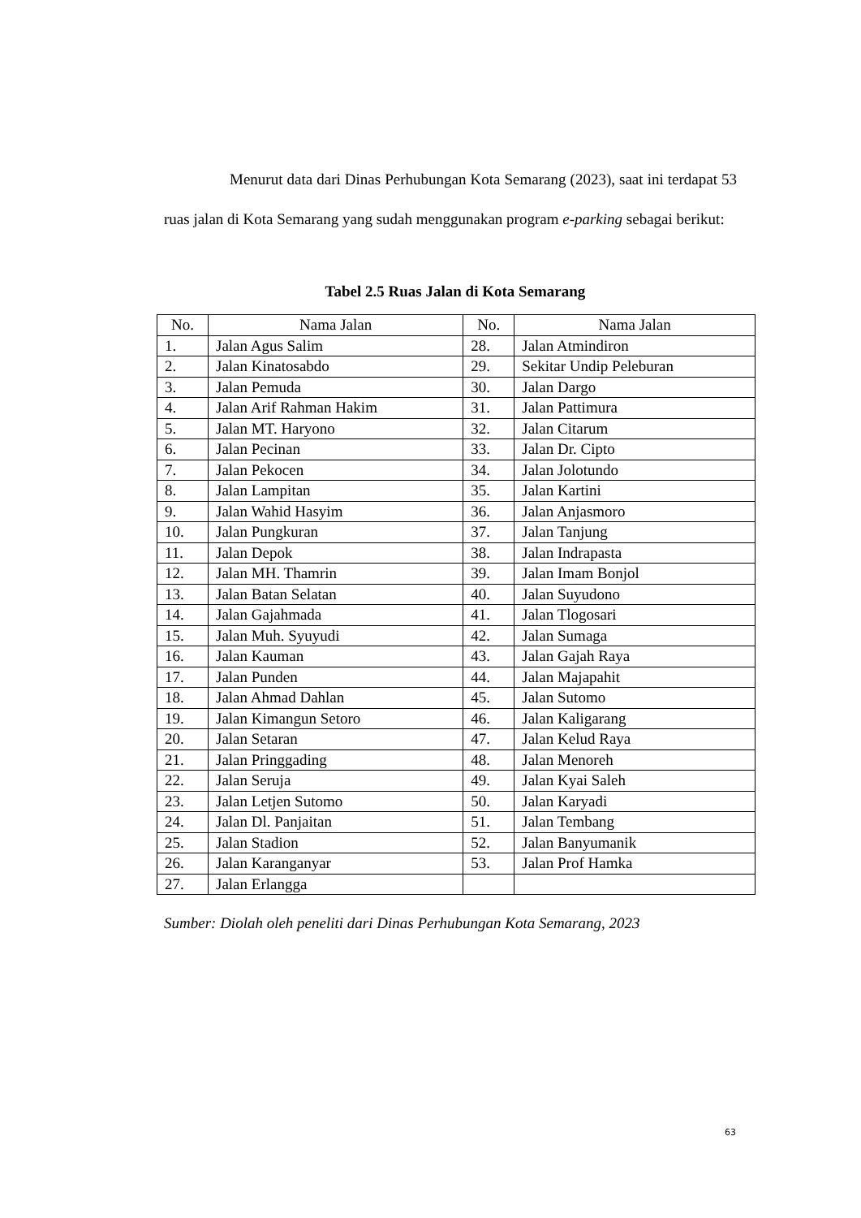Menurut data dari Dinas Perhubungan Kota Semarang (2023), saat ini terdapat 53 ruas jalan di Kota Semarang yang sudah menggunakan program e-parking sebagai berikut:
Tabel 2.5 Ruas Jalan di Kota Semarang
| No. | Nama Jalan | No. | Nama Jalan |
| --- | --- | --- | --- |
| 1. | Jalan Agus Salim | 28. | Jalan Atmindiron |
| 2. | Jalan Kinatosabdo | 29. | Sekitar Undip Peleburan |
| 3. | Jalan Pemuda | 30. | Jalan Dargo |
| 4. | Jalan Arif Rahman Hakim | 31. | Jalan Pattimura |
| 5. | Jalan MT. Haryono | 32. | Jalan Citarum |
| 6. | Jalan Pecinan | 33. | Jalan Dr. Cipto |
| 7. | Jalan Pekocen | 34. | Jalan Jolotundo |
| 8. | Jalan Lampitan | 35. | Jalan Kartini |
| 9. | Jalan Wahid Hasyim | 36. | Jalan Anjasmoro |
| 10. | Jalan Pungkuran | 37. | Jalan Tanjung |
| 11. | Jalan Depok | 38. | Jalan Indrapasta |
| 12. | Jalan MH. Thamrin | 39. | Jalan Imam Bonjol |
| 13. | Jalan Batan Selatan | 40. | Jalan Suyudono |
| 14. | Jalan Gajahmada | 41. | Jalan Tlogosari |
| 15. | Jalan Muh. Syuyudi | 42. | Jalan Sumaga |
| 16. | Jalan Kauman | 43. | Jalan Gajah Raya |
| 17. | Jalan Punden | 44. | Jalan Majapahit |
| 18. | Jalan Ahmad Dahlan | 45. | Jalan Sutomo |
| 19. | Jalan Kimangun Setoro | 46. | Jalan Kaligarang |
| 20. | Jalan Setaran | 47. | Jalan Kelud Raya |
| 21. | Jalan Pringgading | 48. | Jalan Menoreh |
| 22. | Jalan Seruja | 49. | Jalan Kyai Saleh |
| 23. | Jalan Letjen Sutomo | 50. | Jalan Karyadi |
| 24. | Jalan Dl. Panjaitan | 51. | Jalan Tembang |
| 25. | Jalan Stadion | 52. | Jalan Banyumanik |
| 26. | Jalan Karanganyar | 53. | Jalan Prof Hamka |
| 27. | Jalan Erlangga | | |
Sumber: Diolah oleh peneliti dari Dinas Perhubungan Kota Semarang, 2023
63